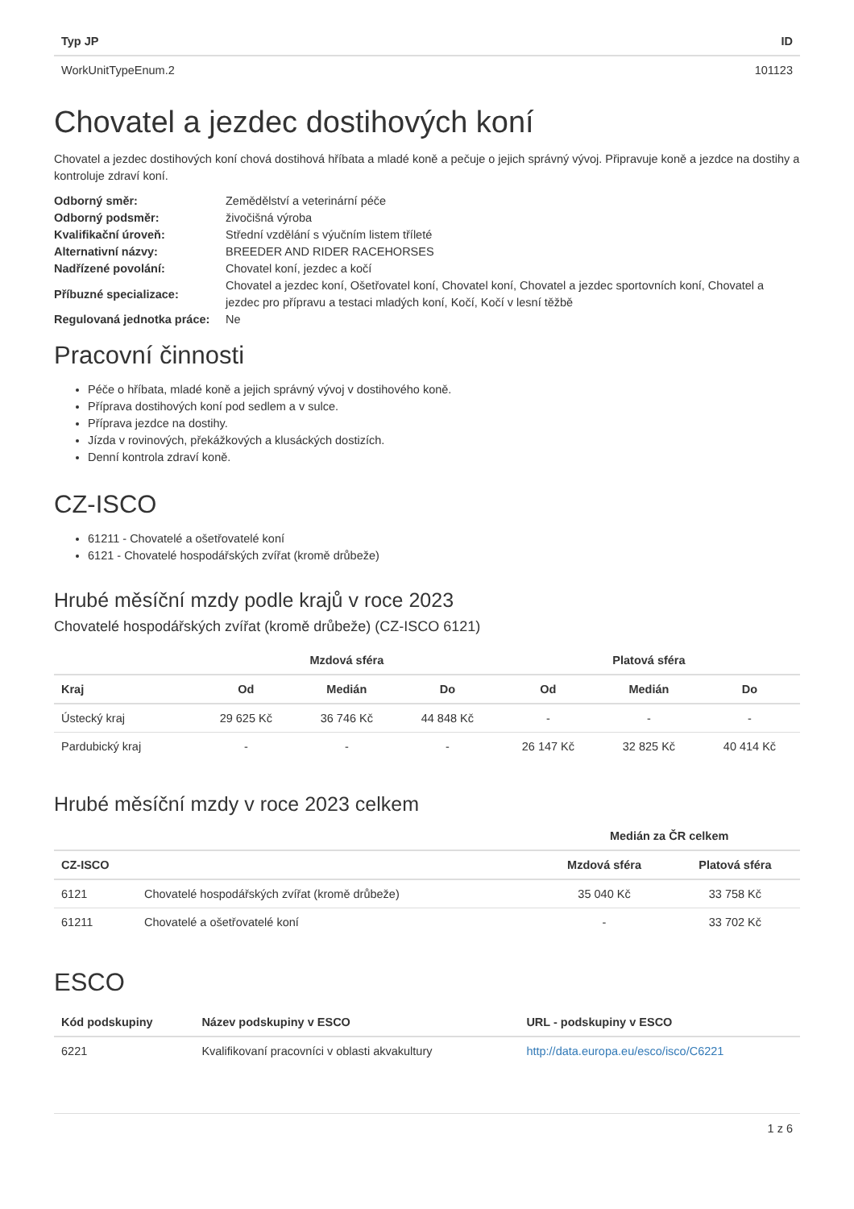| Typ JP | ID |
| --- | --- |
| WorkUnitTypeEnum.2 | 101123 |
Chovatel a jezdec dostihových koní
Chovatel a jezdec dostihových koní chová dostihová hříbata a mladé koně a pečuje o jejich správný vývoj. Připravuje koně a jezdce na dostihy a kontroluje zdraví koní.
| Odborný směr: | Zemědělství a veterinární péče |
| Odborný podsměr: | živočišná výroba |
| Kvalifikační úroveň: | Střední vzdělání s výučním listem tříleté |
| Alternativní názvy: | BREEDER AND RIDER RACEHORSES |
| Nadřízené povolání: | Chovatel koní, jezdec a kočí |
| Příbuzné specializace: | Chovatel a jezdec koní, Ošetřovatel koní, Chovatel koní, Chovatel a jezdec sportovních koní, Chovatel a jezdec pro přípravu a testaci mladých koní, Kočí, Kočí v lesní těžbě |
| Regulovaná jednotka práce: | Ne |
Pracovní činnosti
Péče o hříbata, mladé koně a jejich správný vývoj v dostihového koně.
Příprava dostihových koní pod sedlem a v sulce.
Příprava jezdce na dostihy.
Jízda v rovinových, překážkových a klusáckých dostizích.
Denní kontrola zdraví koně.
CZ-ISCO
61211 - Chovatelé a ošetřovatelé koní
6121 - Chovatelé hospodářských zvířat (kromě drůbeže)
Hrubé měsíční mzdy podle krajů v roce 2023
Chovatelé hospodářských zvířat (kromě drůbeže) (CZ-ISCO 6121)
| | Mzdová sféra | | | Platová sféra | | |
| --- | --- | --- | --- | --- | --- | --- |
| Kraj | Od | Medián | Do | Od | Medián | Do |
| Ústecký kraj | 29 625 Kč | 36 746 Kč | 44 848 Kč | - | - | - |
| Pardubický kraj | - | - | - | 26 147 Kč | 32 825 Kč | 40 414 Kč |
Hrubé měsíční mzdy v roce 2023 celkem
| | | Medián za ČR celkem | |
| --- | --- | --- | --- |
| CZ-ISCO | | Mzdová sféra | Platová sféra |
| 6121 | Chovatelé hospodářských zvířat (kromě drůbeže) | 35 040 Kč | 33 758 Kč |
| 61211 | Chovatelé a ošetřovatelé koní | - | 33 702 Kč |
ESCO
| Kód podskupiny | Název podskupiny v ESCO | URL - podskupiny v ESCO |
| --- | --- | --- |
| 6221 | Kvalifikovaní pracovníci v oblasti akvakultury | http://data.europa.eu/esco/isco/C6221 |
1 z 6